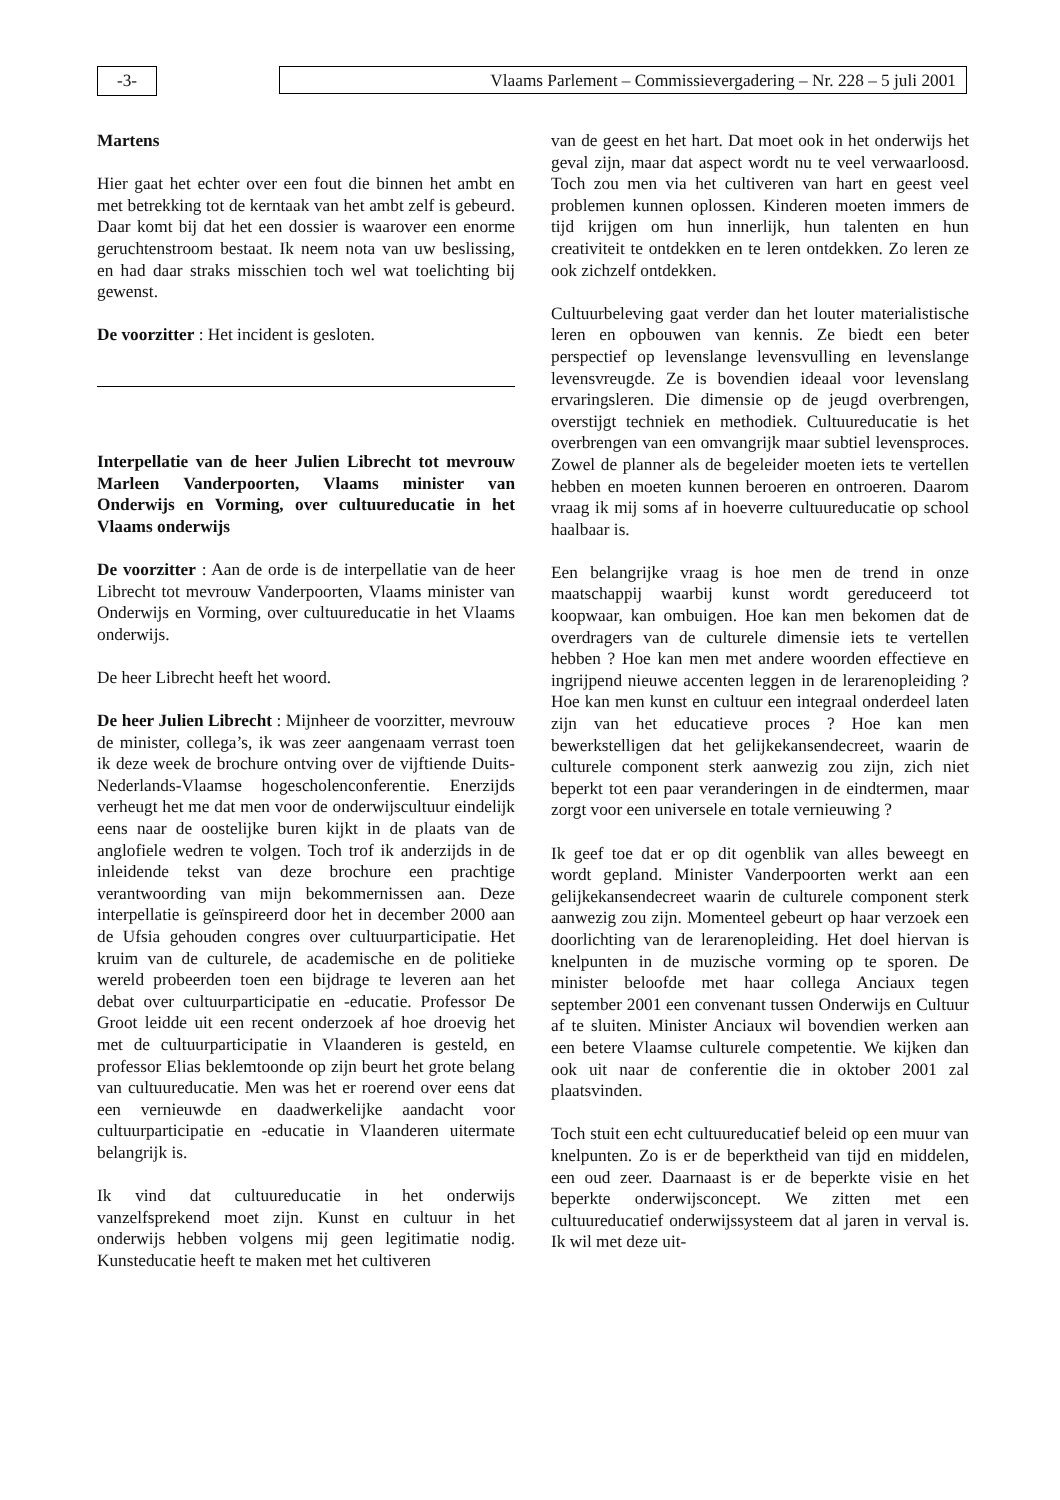-3- Vlaams Parlement – Commissievergadering – Nr. 228 – 5 juli 2001
Martens
Hier gaat het echter over een fout die binnen het ambt en met betrekking tot de kerntaak van het ambt zelf is gebeurd. Daar komt bij dat het een dossier is waarover een enorme geruchtenstroom bestaat. Ik neem nota van uw beslissing, en had daar straks misschien toch wel wat toelichting bij gewenst.
De voorzitter : Het incident is gesloten.
Interpellatie van de heer Julien Librecht tot mevrouw Marleen Vanderpoorten, Vlaams minister van Onderwijs en Vorming, over cultuureducatie in het Vlaams onderwijs
De voorzitter : Aan de orde is de interpellatie van de heer Librecht tot mevrouw Vanderpoorten, Vlaams minister van Onderwijs en Vorming, over cultuureducatie in het Vlaams onderwijs.
De heer Librecht heeft het woord.
De heer Julien Librecht : Mijnheer de voorzitter, mevrouw de minister, collega’s, ik was zeer aangenaam verrast toen ik deze week de brochure ontving over de vijftiende Duits-Nederlands-Vlaamse hogescholenconferentie. Enerzijds verheugt het me dat men voor de onderwijscultuur eindelijk eens naar de oostelijke buren kijkt in de plaats van de anglofiele wedren te volgen. Toch trof ik anderzijds in de inleidende tekst van deze brochure een prachtige verantwoording van mijn bekommernissen aan. Deze interpellatie is geïnspireerd door het in december 2000 aan de Ufsia gehouden congres over cultuurparticipatie. Het kruim van de culturele, de academische en de politieke wereld probeerden toen een bijdrage te leveren aan het debat over cultuurparticipatie en -educatie. Professor De Groot leidde uit een recent onderzoek af hoe droevig het met de cultuurparticipatie in Vlaanderen is gesteld, en professor Elias beklemtoonde op zijn beurt het grote belang van cultuureducatie. Men was het er roerend over eens dat een vernieuwde en daadwerkelijke aandacht voor cultuurparticipatie en -educatie in Vlaanderen uitermate belangrijk is.
Ik vind dat cultuureducatie in het onderwijs vanzelfsprekend moet zijn. Kunst en cultuur in het onderwijs hebben volgens mij geen legitimatie nodig. Kunsteducatie heeft te maken met het cultiveren
van de geest en het hart. Dat moet ook in het onderwijs het geval zijn, maar dat aspect wordt nu te veel verwaarloosd. Toch zou men via het cultiveren van hart en geest veel problemen kunnen oplossen. Kinderen moeten immers de tijd krijgen om hun innerlijk, hun talenten en hun creativiteit te ontdekken en te leren ontdekken. Zo leren ze ook zichzelf ontdekken.
Cultuurbeleving gaat verder dan het louter materialistische leren en opbouwen van kennis. Ze biedt een beter perspectief op levenslange levensvulling en levenslange levensvreugde. Ze is bovendien ideaal voor levenslang ervaringsleren. Die dimensie op de jeugd overbrengen, overstijgt techniek en methodiek. Cultuureducatie is het overbrengen van een omvangrijk maar subtiel levensproces. Zowel de planner als de begeleider moeten iets te vertellen hebben en moeten kunnen beroeren en ontroeren. Daarom vraag ik mij soms af in hoeverre cultuureducatie op school haalbaar is.
Een belangrijke vraag is hoe men de trend in onze maatschappij waarbij kunst wordt gereduceerd tot koopwaar, kan ombuigen. Hoe kan men bekomen dat de overdragers van de culturele dimensie iets te vertellen hebben ? Hoe kan men met andere woorden effectieve en ingrijpend nieuwe accenten leggen in de lerarenopleiding ? Hoe kan men kunst en cultuur een integraal onderdeel laten zijn van het educatieve proces ? Hoe kan men bewerkstelligen dat het gelijkekansendecreet, waarin de culturele component sterk aanwezig zou zijn, zich niet beperkt tot een paar veranderingen in de eindtermen, maar zorgt voor een universele en totale vernieuwing ?
Ik geef toe dat er op dit ogenblik van alles beweegt en wordt gepland. Minister Vanderpoorten werkt aan een gelijkekansendecreet waarin de culturele component sterk aanwezig zou zijn. Momenteel gebeurt op haar verzoek een doorlichting van de lerarenopleiding. Het doel hiervan is knelpunten in de muzische vorming op te sporen. De minister beloofde met haar collega Anciaux tegen september 2001 een convenant tussen Onderwijs en Cultuur af te sluiten. Minister Anciaux wil bovendien werken aan een betere Vlaamse culturele competentie. We kijken dan ook uit naar de conferentie die in oktober 2001 zal plaatsvinden.
Toch stuit een echt cultuureducatief beleid op een muur van knelpunten. Zo is er de beperktheid van tijd en middelen, een oud zeer. Daarnaast is er de beperkte visie en het beperkte onderwijsconcept. We zitten met een cultuureducatief onderwijssysteem dat al jaren in verval is. Ik wil met deze uit-